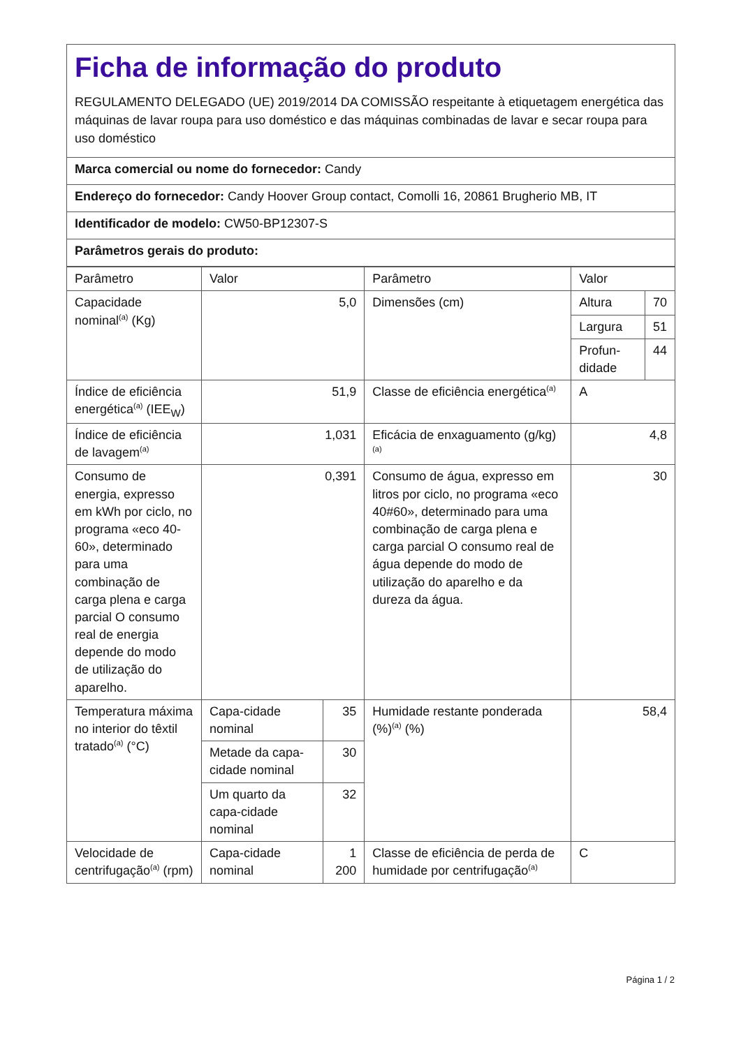Ficha de informação do produto
REGULAMENTO DELEGADO (UE) 2019/2014 DA COMISSÃO respeitante à etiquetagem energética das máquinas de lavar roupa para uso doméstico e das máquinas combinadas de lavar e secar roupa para uso doméstico
Marca comercial ou nome do fornecedor: Candy
Endereço do fornecedor: Candy Hoover Group contact, Comolli 16, 20861 Brugherio MB, IT
Identificador de modelo: CW50-BP12307-S
Parâmetros gerais do produto:
| Parâmetro | Valor | | Parâmetro | Valor | |
| --- | --- | --- | --- | --- | --- |
| Capacidade nominal<sup>(a)</sup> (Kg) | 5,0 | | Dimensões (cm) | Altura | 70 |
| | | | | Largura | 51 |
| | | | | Profun-didade | 44 |
| Índice de eficiência energética<sup>(a)</sup> (IEE<sub>W</sub>) | 51,9 | | Classe de eficiência energética<sup>(a)</sup> | A | |
| Índice de eficiência de lavagem<sup>(a)</sup> | 1,031 | | Eficácia de enxaguamento (g/kg)<sup>(a)</sup> | 4,8 | |
| Consumo de energia, expresso em kWh por ciclo, no programa «eco 40-60», determinado para uma combinação de carga plena e carga parcial O consumo real de energia depende do modo de utilização do aparelho. | 0,391 | | Consumo de água, expresso em litros por ciclo, no programa «eco 40#60», determinado para uma combinação de carga plena e carga parcial O consumo real de água depende do modo de utilização do aparelho e da dureza da água. | 30 | |
| Temperatura máxima no interior do têxtil tratado<sup>(a)</sup> (°C) | Capa-cidade nominal | 35 | Humidade restante ponderada (%)<sup>(a)</sup> (%) | 58,4 | |
| | Metade da capa-cidade nominal | 30 | | | |
| | Um quarto da capa-cidade nominal | 32 | | | |
| Velocidade de centrifugação<sup>(a)</sup> (rpm) | Capa-cidade nominal | 1 200 | Classe de eficiência de perda de humidade por centrifugação<sup>(a)</sup> | C | |
Página 1 / 2